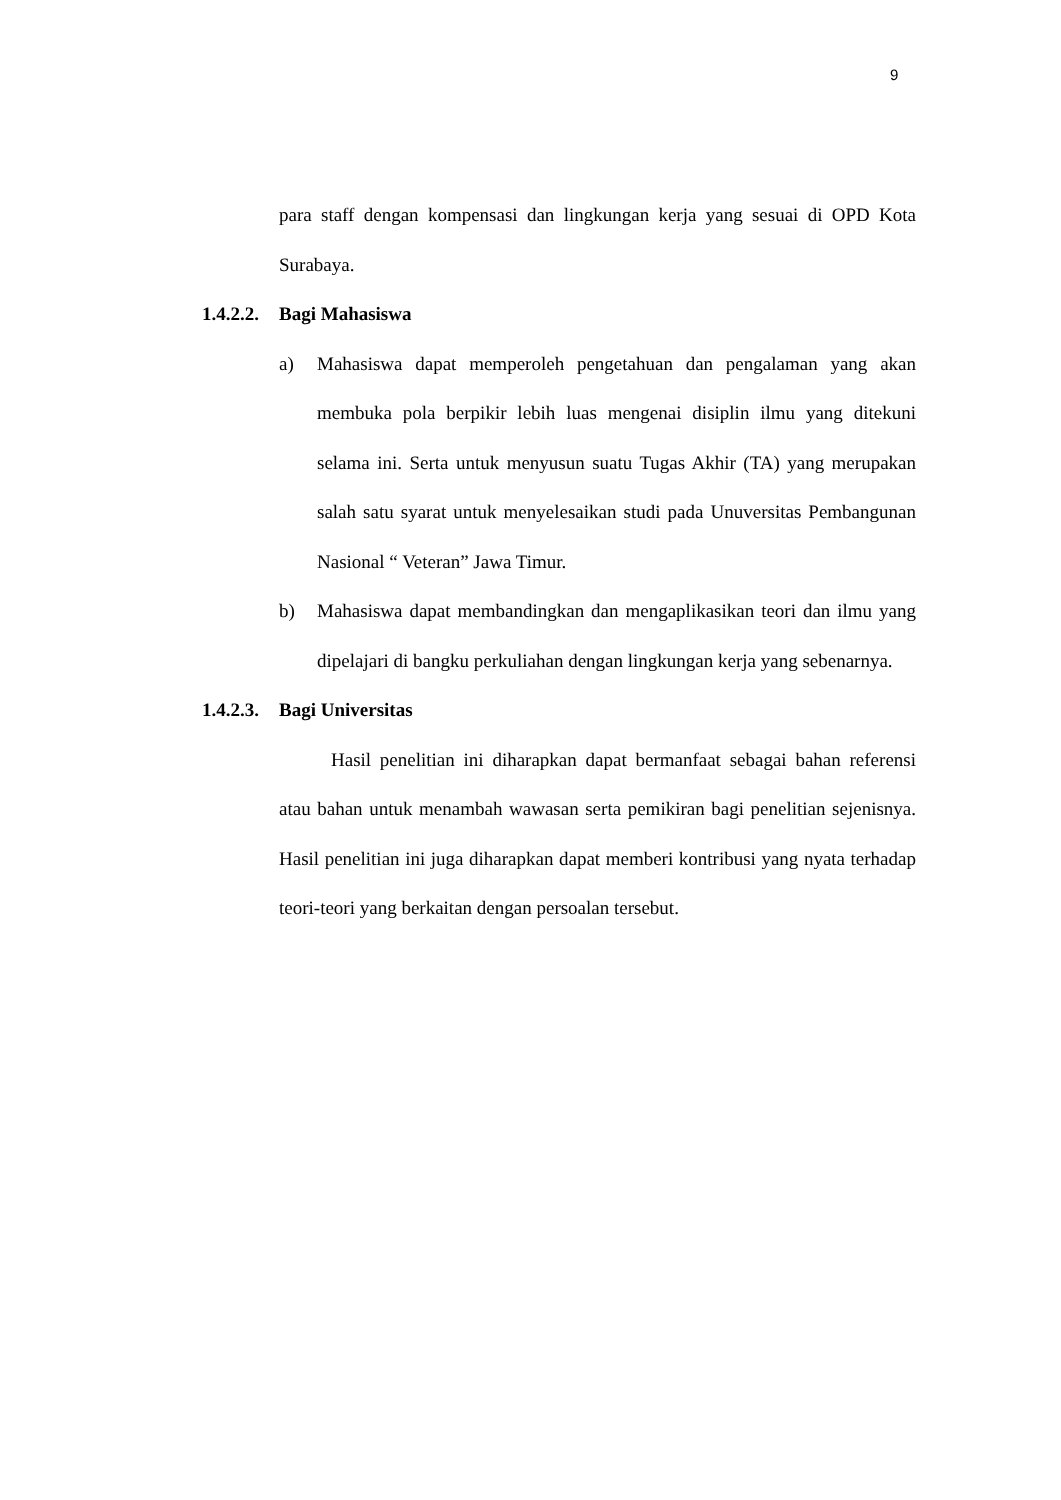9
para staff dengan kompensasi dan lingkungan kerja yang sesuai di OPD Kota Surabaya.
1.4.2.2. Bagi Mahasiswa
a) Mahasiswa dapat memperoleh pengetahuan dan pengalaman yang akan membuka pola berpikir lebih luas mengenai disiplin ilmu yang ditekuni selama ini. Serta untuk menyusun suatu Tugas Akhir (TA) yang merupakan salah satu syarat untuk menyelesaikan studi pada Unuversitas Pembangunan Nasional “ Veteran” Jawa Timur.
b) Mahasiswa dapat membandingkan dan mengaplikasikan teori dan ilmu yang dipelajari di bangku perkuliahan dengan lingkungan kerja yang sebenarnya.
1.4.2.3. Bagi Universitas
Hasil penelitian ini diharapkan dapat bermanfaat sebagai bahan referensi atau bahan untuk menambah wawasan serta pemikiran bagi penelitian sejenisnya. Hasil penelitian ini juga diharapkan dapat memberi kontribusi yang nyata terhadap teori-teori yang berkaitan dengan persoalan tersebut.